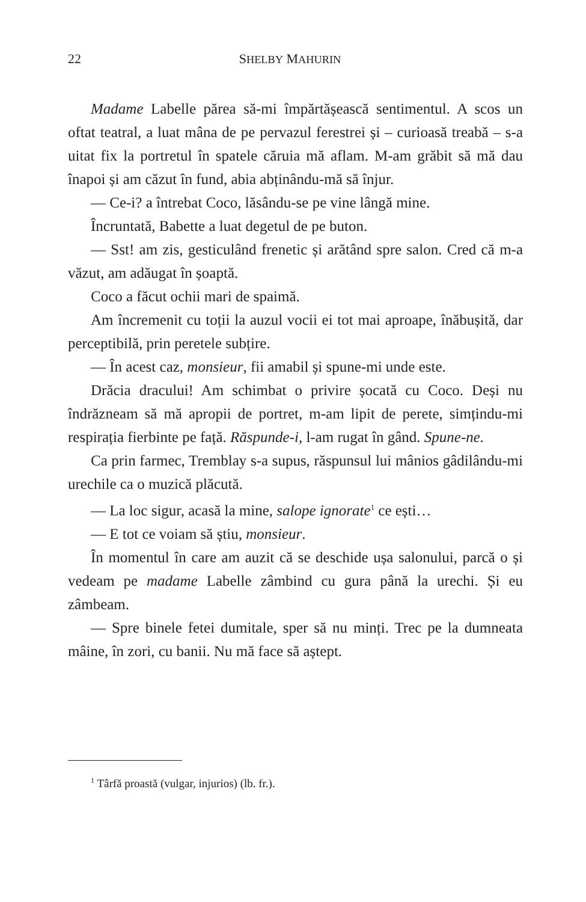22 SHELBY MAHURIN
Madame Labelle părea să-mi împărtășească sentimentul. A scos un oftat teatral, a luat mâna de pe pervazul ferestrei și – curioasă treabă – s-a uitat fix la portretul în spatele căruia mă aflam. M-am grăbit să mă dau înapoi și am căzut în fund, abia abținându-mă să înjur.
— Ce-i? a întrebat Coco, lăsându-se pe vine lângă mine.
Încruntată, Babette a luat degetul de pe buton.
— Sst! am zis, gesticulând frenetic și arătând spre salon. Cred că m-a văzut, am adăugat în șoaptă.
Coco a făcut ochii mari de spaimă.
Am încremenit cu toții la auzul vocii ei tot mai aproape, înăbușită, dar perceptibilă, prin peretele subțire.
— În acest caz, monsieur, fii amabil și spune-mi unde este.
Drăcia dracului! Am schimbat o privire șocată cu Coco. Deși nu îndrăzneam să mă apropii de portret, m-am lipit de perete, simțindu-mi respirația fierbinte pe față. Răspunde-i, l-am rugat în gând. Spune-ne.
Ca prin farmec, Tremblay s-a supus, răspunsul lui mânios gâdilându-mi urechile ca o muzică plăcută.
— La loc sigur, acasă la mine, salope ignorate<sup>1</sup> ce ești…
— E tot ce voiam să știu, monsieur.
În momentul în care am auzit că se deschide ușa salonului, parcă o și vedeam pe madame Labelle zâmbind cu gura până la urechi. Și eu zâmbeam.
— Spre binele fetei dumitale, sper să nu minți. Trec pe la dumneata mâine, în zori, cu banii. Nu mă face să aștept.
<sup>1</sup> Târfă proastă (vulgar, injurios) (lb. fr.).